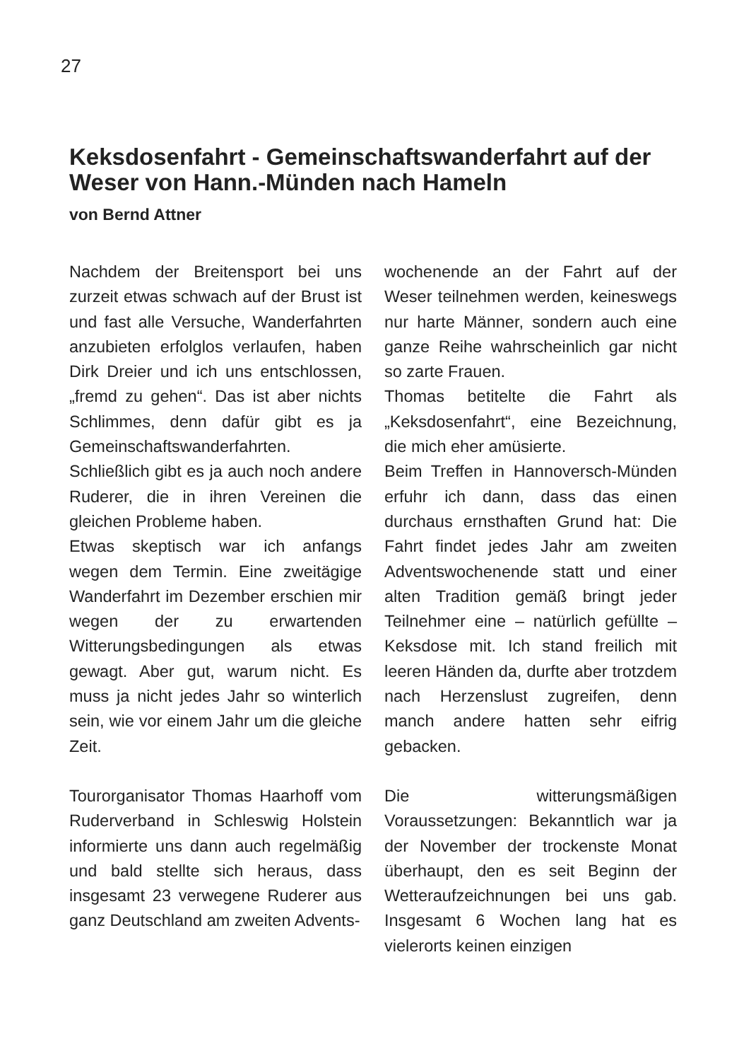27
Keksdosenfahrt - Gemeinschaftswanderfahrt auf der Weser von Hann.-Münden nach Hameln
von Bernd Attner
Nachdem der Breitensport bei uns zurzeit etwas schwach auf der Brust ist und fast alle Versuche, Wanderfahrten anzubieten erfolglos verlaufen, haben Dirk Dreier und ich uns entschlossen, „fremd zu gehen“. Das ist aber nichts Schlimmes, denn dafür gibt es ja Gemeinschaftswanderfahrten.
Schließlich gibt es ja auch noch andere Ruderer, die in ihren Vereinen die gleichen Probleme haben.
Etwas skeptisch war ich anfangs wegen dem Termin. Eine zweitägige Wanderfahrt im Dezember erschien mir wegen der zu erwartenden Witterungsbedingungen als etwas gewagt. Aber gut, warum nicht. Es muss ja nicht jedes Jahr so winterlich sein, wie vor einem Jahr um die gleiche Zeit.
Tourorganisator Thomas Haarhoff vom Ruderverband in Schleswig Holstein informierte uns dann auch regelmäßig und bald stellte sich heraus, dass insgesamt 23 verwegene Ruderer aus ganz Deutschland am zweiten Advents-
wochenende an der Fahrt auf der Weser teilnehmen werden, keineswegs nur harte Männer, sondern auch eine ganze Reihe wahrscheinlich gar nicht so zarte Frauen.
Thomas betitelte die Fahrt als „Keksdosenfahrt“, eine Bezeichnung, die mich eher amüsierte.
Beim Treffen in Hannoversch-Münden erfuhr ich dann, dass das einen durchaus ernsthaften Grund hat: Die Fahrt findet jedes Jahr am zweiten Adventswochenende statt und einer alten Tradition gemäß bringt jeder Teilnehmer eine – natürlich gefüllte – Keksdose mit. Ich stand freilich mit leeren Händen da, durfte aber trotzdem nach Herzenslust zugreifen, denn manch andere hatten sehr eifrig gebacken.
Die witterungsmäßigen Voraussetzungen: Bekanntlich war ja der November der trockenste Monat überhaupt, den es seit Beginn der Wetteraufzeichnungen bei uns gab. Insgesamt 6 Wochen lang hat es vielerorts keinen einzigen